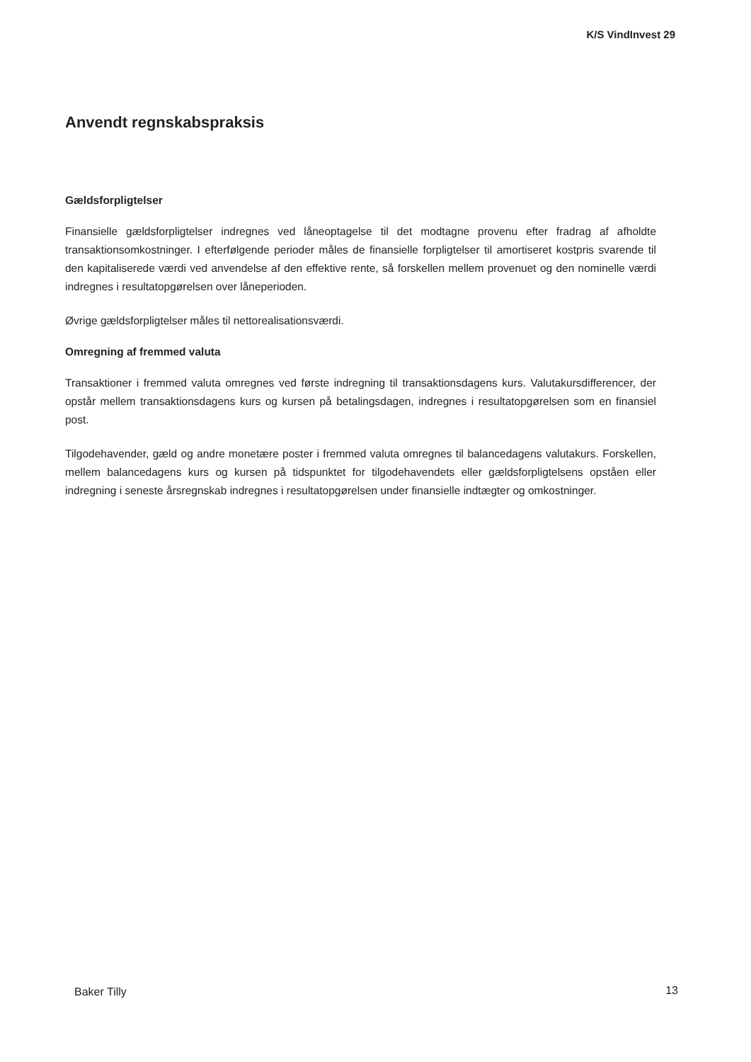K/S VindInvest 29
Anvendt regnskabspraksis
Gældsforpligtelser
Finansielle gældsforpligtelser indregnes ved låneoptagelse til det modtagne provenu efter fradrag af afholdte transaktionsomkostninger. I efterfølgende perioder måles de finansielle forpligtelser til amortiseret kostpris svarende til den kapitaliserede værdi ved anvendelse af den effektive rente, så forskellen mellem provenuet og den nominelle værdi indregnes i resultatopgørelsen over låneperioden.
Øvrige gældsforpligtelser måles til nettorealisationsværdi.
Omregning af fremmed valuta
Transaktioner i fremmed valuta omregnes ved første indregning til transaktionsdagens kurs. Valutakursdifferencer, der opstår mellem transaktionsdagens kurs og kursen på betalingsdagen, indregnes i resultatopgørelsen som en finansiel post.
Tilgodehavender, gæld og andre monetære poster i fremmed valuta omregnes til balancedagens valutakurs. Forskellen, mellem balancedagens kurs og kursen på tidspunktet for tilgodehavendets eller gældsforpligtelsens opståen eller indregning i seneste årsregnskab indregnes i resultatopgørelsen under finansielle indtægter og omkostninger.
Baker Tilly 13